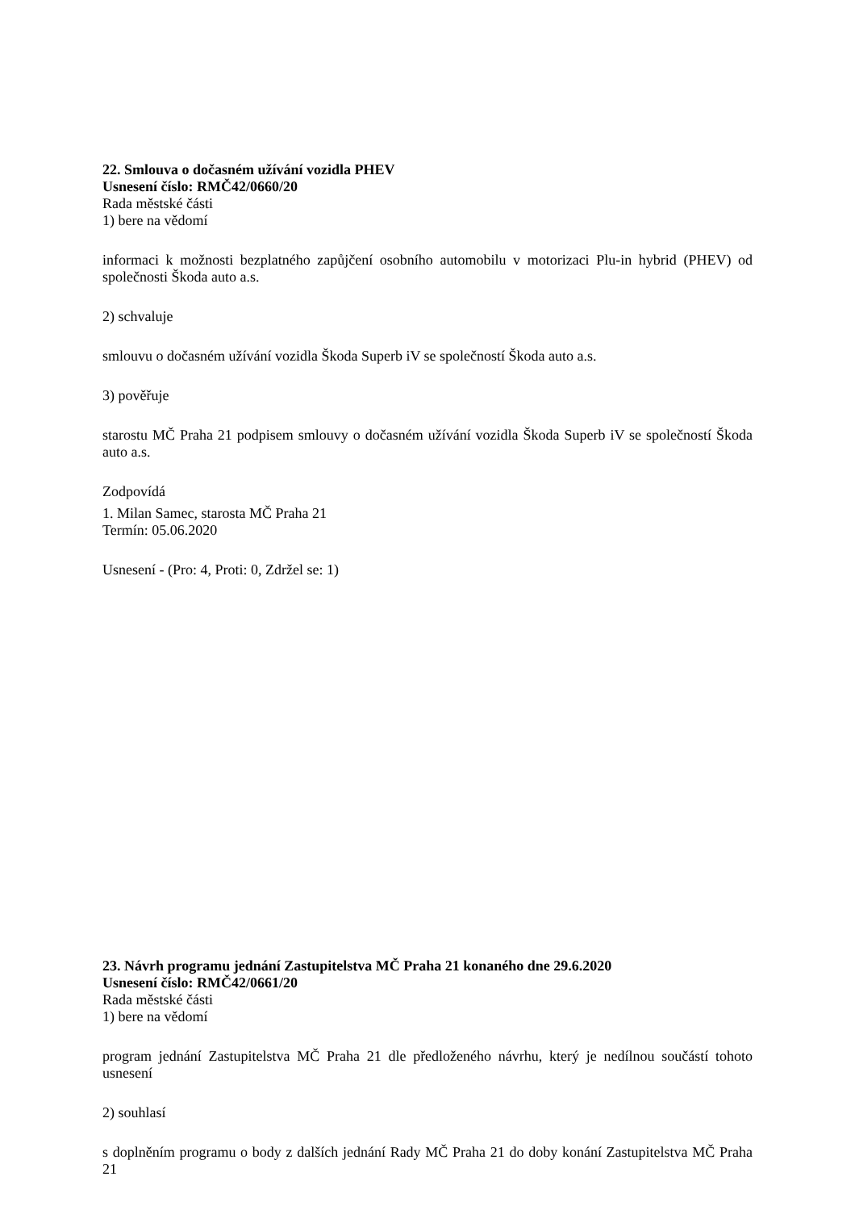22. Smlouva o dočasném užívání vozidla PHEV
Usnesení číslo: RMČ42/0660/20
Rada městské části
1) bere na vědomí
informaci k možnosti bezplatného zapůjčení osobního automobilu v motorizaci Plu-in hybrid (PHEV) od společnosti Škoda auto a.s.
2) schvaluje
smlouvu o dočasném užívání vozidla Škoda Superb iV se společností Škoda auto a.s.
3) pověřuje
starostu MČ Praha 21 podpisem smlouvy o dočasném užívání vozidla Škoda Superb iV se společností Škoda auto a.s.
Zodpovídá
1. Milan Samec, starosta MČ Praha 21
Termín: 05.06.2020
Usnesení - (Pro: 4, Proti: 0, Zdržel se: 1)
23. Návrh programu jednání Zastupitelstva MČ Praha 21 konaného dne 29.6.2020
Usnesení číslo: RMČ42/0661/20
Rada městské části
1) bere na vědomí
program jednání Zastupitelstva MČ Praha 21 dle předloženého návrhu, který je nedílnou součástí tohoto usnesení
2) souhlasí
s doplněním programu o body z dalších jednání Rady MČ Praha 21 do doby konání Zastupitelstva MČ Praha 21